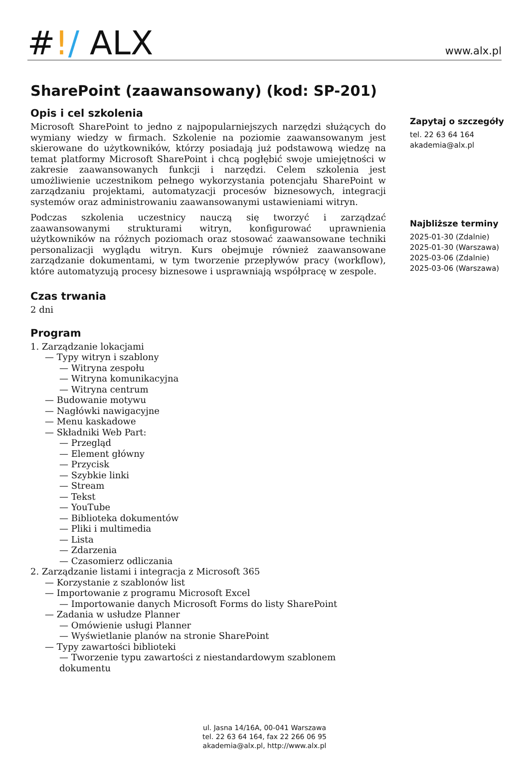#!/ ALX
www.alx.pl
SharePoint (zaawansowany) (kod: SP-201)
Opis i cel szkolenia
Microsoft SharePoint to jedno z najpopularniejszych narzędzi służących do wymiany wiedzy w firmach. Szkolenie na poziomie zaawansowanym jest skierowane do użytkowników, którzy posiadają już podstawową wiedzę na temat platformy Microsoft SharePoint i chcą pogłębić swoje umiejętności w zakresie zaawansowanych funkcji i narzędzi. Celem szkolenia jest umożliwienie uczestnikom pełnego wykorzystania potencjału SharePoint w zarządzaniu projektami, automatyzacji procesów biznesowych, integracji systemów oraz administrowaniu zaawansowanymi ustawieniami witryn.
Podczas szkolenia uczestnicy nauczą się tworzyć i zarządzać zaawansowanymi strukturami witryn, konfigurować uprawnienia użytkowników na różnych poziomach oraz stosować zaawansowane techniki personalizacji wyglądu witryn. Kurs obejmuje również zaawansowane zarządzanie dokumentami, w tym tworzenie przepływów pracy (workflow), które automatyzują procesy biznesowe i usprawniają współpracę w zespole.
Czas trwania
2 dni
Program
1. Zarządzanie lokacjami
— Typy witryn i szablony
— Witryna zespołu
— Witryna komunikacyjna
— Witryna centrum
— Budowanie motywu
— Nagłówki nawigacyjne
— Menu kaskadowe
— Składniki Web Part:
— Przegląd
— Element główny
— Przycisk
— Szybkie linki
— Stream
— Tekst
— YouTube
— Biblioteka dokumentów
— Pliki i multimedia
— Lista
— Zdarzenia
— Czasomierz odliczania
2. Zarządzanie listami i integracja z Microsoft 365
— Korzystanie z szablonów list
— Importowanie z programu Microsoft Excel
— Importowanie danych Microsoft Forms do listy SharePoint
— Zadania w usłudze Planner
— Omówienie usługi Planner
— Wyświetlanie planów na stronie SharePoint
— Typy zawartości biblioteki
— Tworzenie typu zawartości z niestandardowym szablonem dokumentu
Zapytaj o szczegóły
tel. 22 63 64 164
akademia@alx.pl
Najbliższe terminy
2025-01-30 (Zdalnie)
2025-01-30 (Warszawa)
2025-03-06 (Zdalnie)
2025-03-06 (Warszawa)
ul. Jasna 14/16A, 00-041 Warszawa
tel. 22 63 64 164, fax 22 266 06 95
akademia@alx.pl, http://www.alx.pl